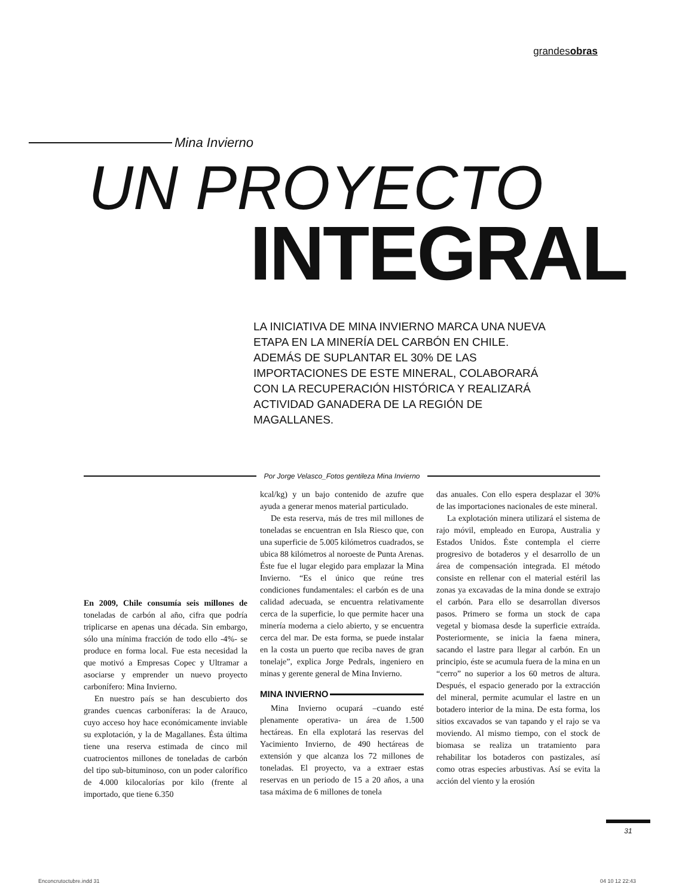grandesobras
Mina Invierno
UN PROYECTO
INTEGRAL
LA INICIATIVA DE MINA INVIERNO MARCA UNA NUEVA ETAPA EN LA MINERÍA DEL CARBÓN EN CHILE. ADEMÁS DE SUPLANTAR EL 30% DE LAS IMPORTACIONES DE ESTE MINERAL, COLABORARÁ CON LA RECUPERACIÓN HISTÓRICA Y REALIZARÁ ACTIVIDAD GANADERA DE LA REGIÓN DE MAGALLANES.
Por Jorge Velasco_Fotos gentileza Mina Invierno
En 2009, Chile consumía seis millones de toneladas de carbón al año, cifra que podría triplicarse en apenas una década. Sin embargo, sólo una mínima fracción de todo ello -4%- se produce en forma local. Fue esta necesidad la que motivó a Empresas Copec y Ultramar a asociarse y emprender un nuevo proyecto carbonífero: Mina Invierno.
En nuestro país se han descubierto dos grandes cuencas carboníferas: la de Arauco, cuyo acceso hoy hace económicamente inviable su explotación, y la de Magallanes. Ésta última tiene una reserva estimada de cinco mil cuatrocientos millones de toneladas de carbón del tipo sub-bituminoso, con un poder calorífico de 4.000 kilocalorías por kilo (frente al importado, que tiene 6.350
kcal/kg) y un bajo contenido de azufre que ayuda a generar menos material particulado.
De esta reserva, más de tres mil millones de toneladas se encuentran en Isla Riesco que, con una superficie de 5.005 kilómetros cuadrados, se ubica 88 kilómetros al noroeste de Punta Arenas. Éste fue el lugar elegido para emplazar la Mina Invierno. “Es el único que reúne tres condiciones fundamentales: el carbón es de una calidad adecuada, se encuentra relativamente cerca de la superficie, lo que permite hacer una minería moderna a cielo abierto, y se encuentra cerca del mar. De esta forma, se puede instalar en la costa un puerto que reciba naves de gran tonelaje”, explica Jorge Pedrals, ingeniero en minas y gerente general de Mina Invierno.
MINA INVIERNO
Mina Invierno ocupará –cuando esté plenamente operativa- un área de 1.500 hectáreas. En ella explotará las reservas del Yacimiento Invierno, de 490 hectáreas de extensión y que alcanza los 72 millones de toneladas. El proyecto, va a extraer estas reservas en un periodo de 15 a 20 años, a una tasa máxima de 6 millones de tonela
das anuales. Con ello espera desplazar el 30% de las importaciones nacionales de este mineral.
La explotación minera utilizará el sistema de rajo móvil, empleado en Europa, Australia y Estados Unidos. Éste contempla el cierre progresivo de botaderos y el desarrollo de un área de compensación integrada. El método consiste en rellenar con el material estéril las zonas ya excavadas de la mina donde se extrajo el carbón. Para ello se desarrollan diversos pasos. Primero se forma un stock de capa vegetal y biomasa desde la superficie extraída. Posteriormente, se inicia la faena minera, sacando el lastre para llegar al carbón. En un principio, éste se acumula fuera de la mina en un “cerro” no superior a los 60 metros de altura. Después, el espacio generado por la extracción del mineral, permite acumular el lastre en un botadero interior de la mina. De esta forma, los sitios excavados se van tapando y el rajo se va moviendo. Al mismo tiempo, con el stock de biomasa se realiza un tratamiento para rehabilitar los botaderos con pastizales, así como otras especies arbustivas. Así se evita la acción del viento y la erosión
31
Enconcrutoctubre.indd 31 04 10 12 22:43